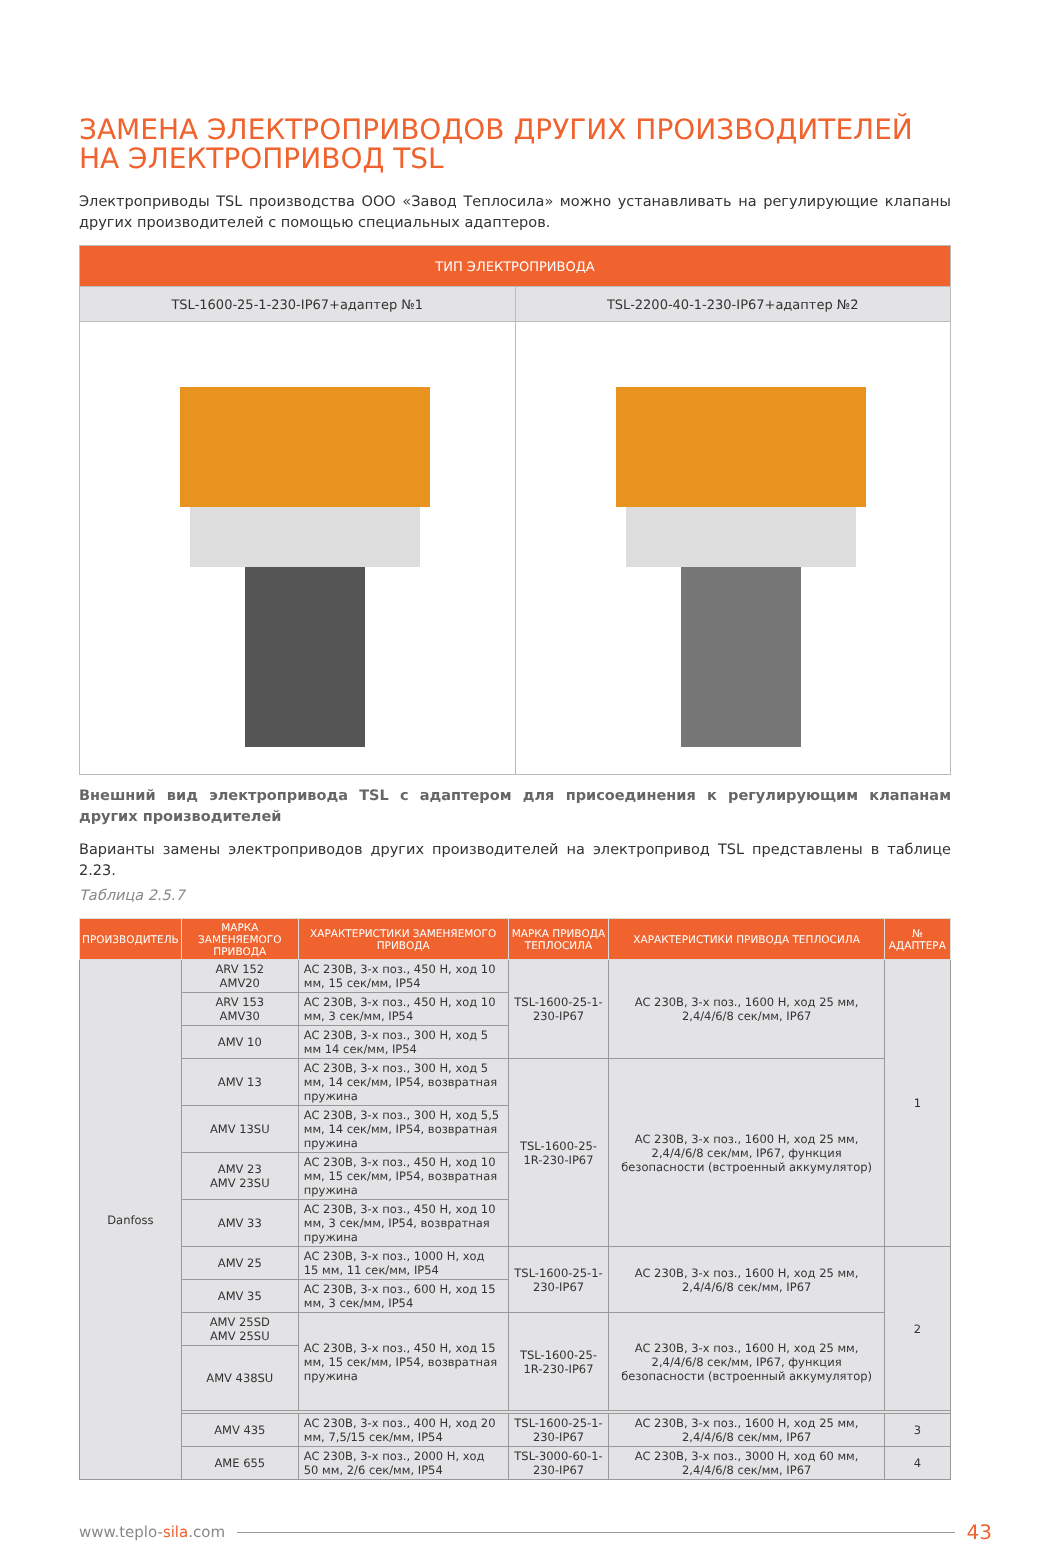ЗАМЕНА ЭЛЕКТРОПРИВОДОВ ДРУГИХ ПРОИЗВОДИТЕЛЕЙ НА ЭЛЕКТРОПРИВОД TSL
Электроприводы TSL производства ООО «Завод Теплосила» можно устанавливать на регулирующие клапаны других производителей с помощью специальных адаптеров.
| ТИП ЭЛЕКТРОПРИВОДА | |
| --- | --- |
| TSL-1600-25-1-230-IP67+адаптер №1 | TSL-2200-40-1-230-IP67+адаптер №2 |
Внешний вид электропривода TSL с адаптером для присоединения к регулирующим клапанам других производителей
Варианты замены электроприводов других производителей на электропривод TSL представлены в таблице 2.23.
Таблица 2.5.7
| ПРОИЗВОДИТЕЛЬ | МАРКА ЗАМЕНЯЕМОГО ПРИВОДА | ХАРАКТЕРИСТИКИ ЗАМЕНЯЕМОГО ПРИВОДА | МАРКА ПРИВОДА ТЕПЛОСИЛА | ХАРАКТЕРИСТИКИ ПРИВОДА ТЕПЛОСИЛА | № АДАПТЕРА |
| --- | --- | --- | --- | --- | --- |
| Danfoss | ARV 152 AMV20 | AC 230В, 3-х поз., 450 Н, ход 10 мм, 15 сек/мм, IP54 | TSL-1600-25-1-230-IP67 | AC 230В, 3-х поз., 1600 Н, ход 25 мм, 2,4/4/6/8 сек/мм, IP67 | 1 |
| | ARV 153 AMV30 | AC 230В, 3-х поз., 450 Н, ход 10 мм, 3 сек/мм, IP54 | | | |
| | AMV 10 | AC 230В, 3-х поз., 300 Н, ход 5 мм 14 сек/мм, IP54 | | | |
| | AMV 13 | AC 230В, 3-х поз., 300 Н, ход 5 мм, 14 сек/мм, IP54, возвратная пружина | TSL-1600-25-1R-230-IP67 | AC 230В, 3-х поз., 1600 Н, ход 25 мм, 2,4/4/6/8 сек/мм, IP67, функция безопасности (встроенный аккумулятор) | |
| | AMV 13SU | AC 230В, 3-х поз., 300 Н, ход 5,5 мм, 14 сек/мм, IP54, возвратная пружина | | | |
| | AMV 23 AMV 23SU | AC 230В, 3-х поз., 450 Н, ход 10 мм, 15 сек/мм, IP54, возвратная пружина | | | |
| | AMV 33 | AC 230В, 3-х поз., 450 Н, ход 10 мм, 3 сек/мм, IP54, возвратная пружина | | | |
| | AMV 25 | AC 230В, 3-х поз., 1000 Н, ход 15 мм, 11 сек/мм, IP54 | TSL-1600-25-1-230-IP67 | AC 230В, 3-х поз., 1600 Н, ход 25 мм, 2,4/4/6/8 сек/мм, IP67 | 2 |
| | AMV 35 | AC 230В, 3-х поз., 600 Н, ход 15 мм, 3 сек/мм, IP54 | | | |
| | AMV 25SD AMV 25SU | AC 230В, 3-х поз., 450 Н, ход 15 мм, 15 сек/мм, IP54, возвратная пружина | TSL-1600-25-1R-230-IP67 | AC 230В, 3-х поз., 1600 Н, ход 25 мм, 2,4/4/6/8 сек/мм, IP67, функция безопасности (встроенный аккумулятор) | |
| | AMV 438SU | | | | |
| | AMV 435 | AC 230В, 3-х поз., 400 Н, ход 20 мм, 7,5/15 сек/мм, IP54 | TSL-1600-25-1-230-IP67 | AC 230В, 3-х поз., 1600 Н, ход 25 мм, 2,4/4/6/8 сек/мм, IP67 | 3 |
| | AME 655 | AC 230В, 3-х поз., 2000 Н, ход 50 мм, 2/6 сек/мм, IP54 | TSL-3000-60-1-230-IP67 | AC 230В, 3-х поз., 3000 Н, ход 60 мм, 2,4/4/6/8 сек/мм, IP67 | 4 |
www.teplo-sila.com 43